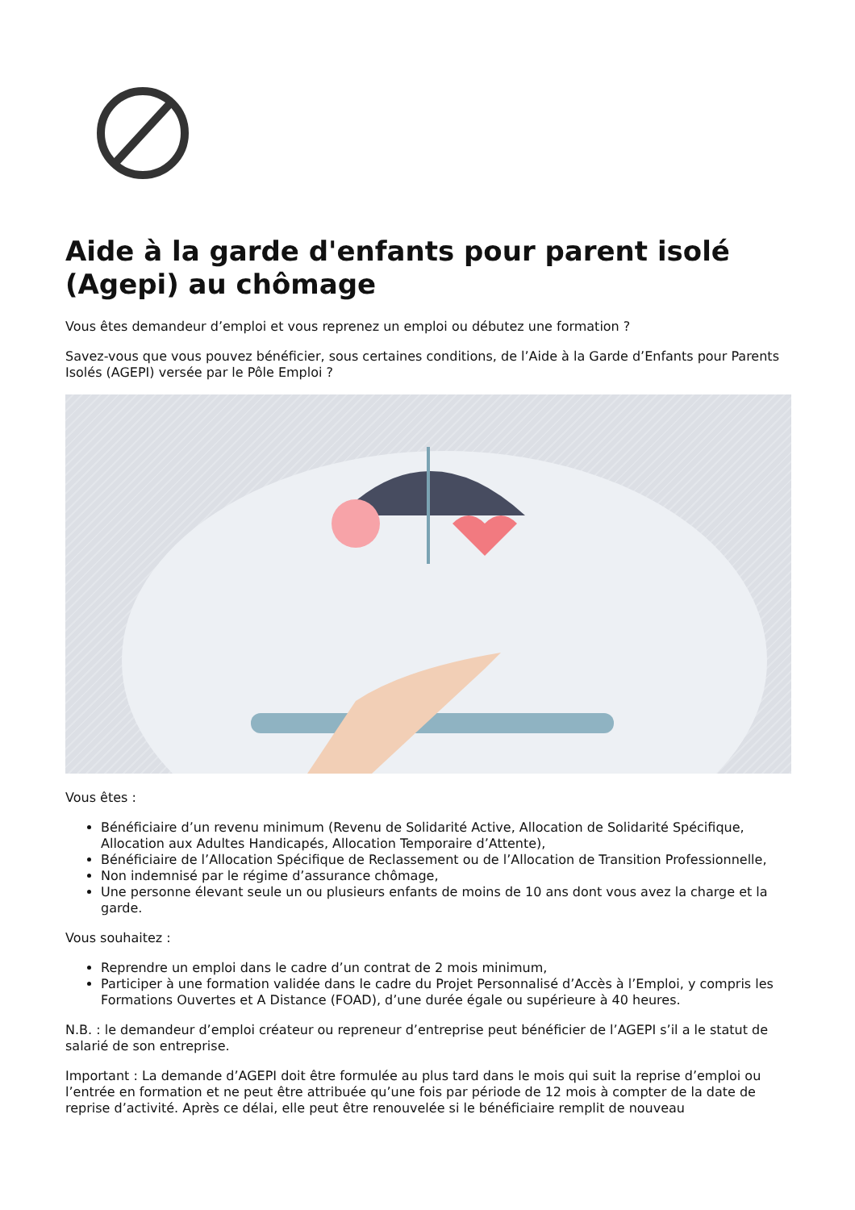Aide à la garde d'enfants pour parent isolé (Agepi) au chômage
Vous êtes demandeur d’emploi et vous reprenez un emploi ou débutez une formation ?
Savez-vous que vous pouvez bénéficier, sous certaines conditions, de l’Aide à la Garde d’Enfants pour Parents Isolés (AGEPI) versée par le Pôle Emploi ?
Vous êtes :
Bénéficiaire d’un revenu minimum (Revenu de Solidarité Active, Allocation de Solidarité Spécifique, Allocation aux Adultes Handicapés, Allocation Temporaire d’Attente),
Bénéficiaire de l’Allocation Spécifique de Reclassement ou de l’Allocation de Transition Professionnelle,
Non indemnisé par le régime d’assurance chômage,
Une personne élevant seule un ou plusieurs enfants de moins de 10 ans dont vous avez la charge et la garde.
Vous souhaitez :
Reprendre un emploi dans le cadre d’un contrat de 2 mois minimum,
Participer à une formation validée dans le cadre du Projet Personnalisé d’Accès à l’Emploi, y compris les Formations Ouvertes et A Distance (FOAD), d’une durée égale ou supérieure à 40 heures.
N.B. : le demandeur d’emploi créateur ou repreneur d’entreprise peut bénéficier de l’AGEPI s’il a le statut de salarié de son entreprise.
Important : La demande d’AGEPI doit être formulée au plus tard dans le mois qui suit la reprise d’emploi ou l’entrée en formation et ne peut être attribuée qu’une fois par période de 12 mois à compter de la date de reprise d’activité. Après ce délai, elle peut être renouvelée si le bénéficiaire remplit de nouveau